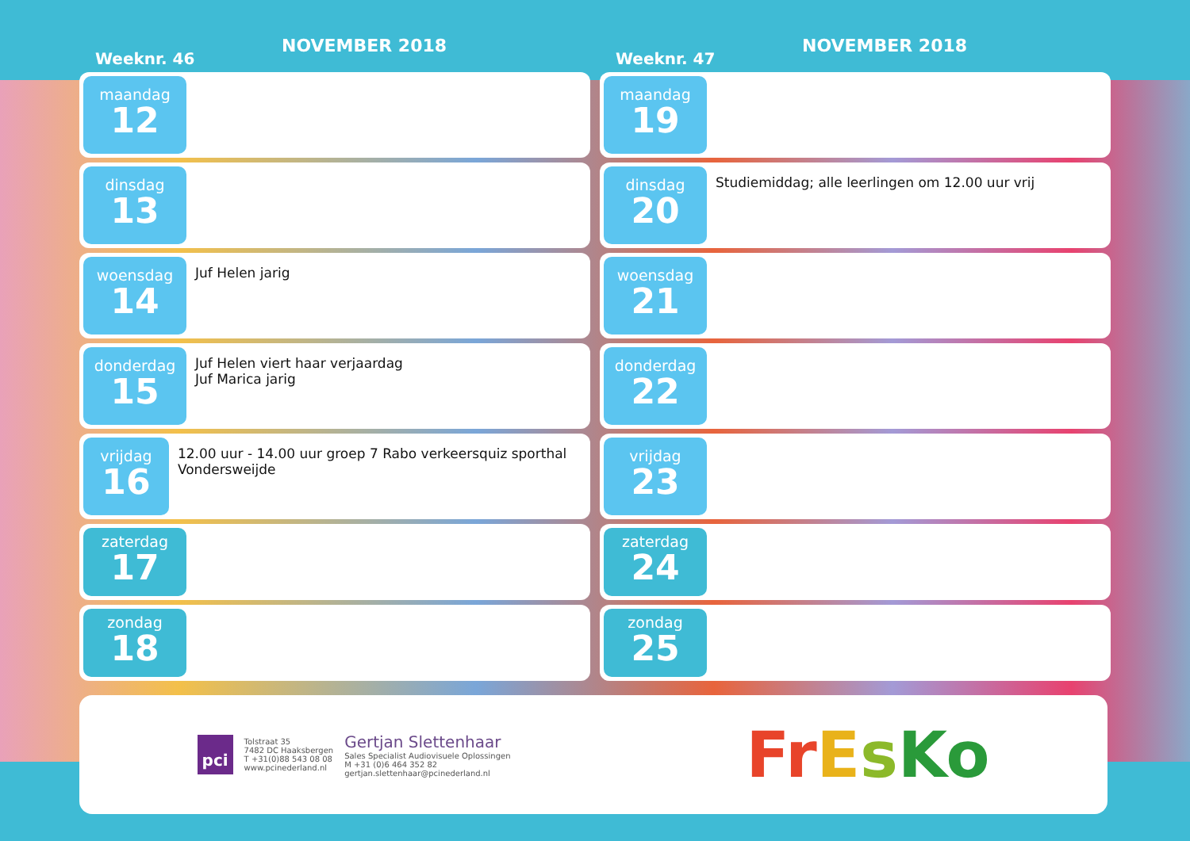Weeknr. 46
NOVEMBER 2018
maandag
12
dinsdag
13
woensdag
14
Juf Helen jarig
donderdag
15
Juf Helen viert haar verjaardag
Juf Marica jarig
vrijdag
16
12.00 uur - 14.00 uur groep 7 Rabo verkeersquiz sporthal Vondersweijde
zaterdag
17
zondag
18
Weeknr. 47
NOVEMBER 2018
maandag
19
dinsdag
20
Studiemiddag; alle leerlingen om 12.00 uur vrij
woensdag
21
donderdag
22
vrijdag
23
zaterdag
24
zondag
25
pci
Tolstraat 35
7482 DC Haaksbergen
T +31(0)88 543 08 08
www.pcinederland.nl
Gertjan Slettenhaar
Sales Specialist Audiovisuele Oplossingen
M +31 (0)6 464 352 82
gertjan.slettenhaar@pcinederland.nl
FrEsKo